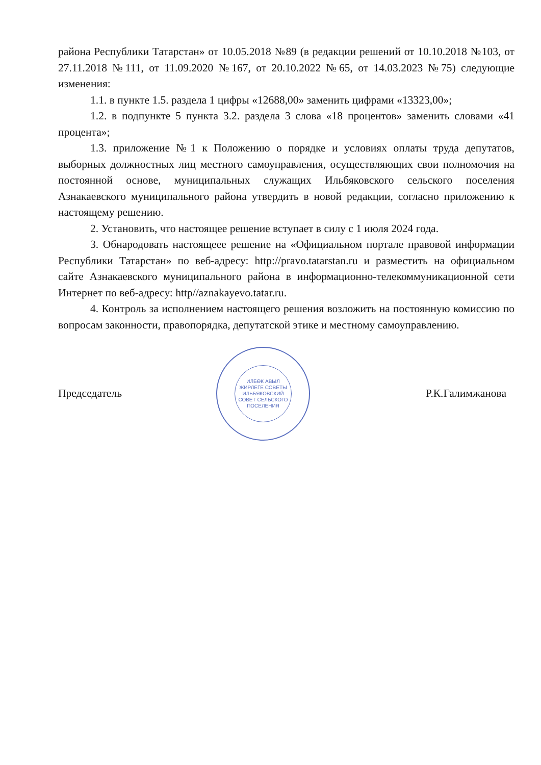района Республики Татарстан» от 10.05.2018 №89 (в редакции решений от 10.10.2018 №103, от 27.11.2018 №111, от 11.09.2020 №167, от 20.10.2022 №65, от 14.03.2023 №75) следующие изменения:
1.1. в пункте 1.5. раздела 1 цифры «12688,00» заменить цифрами «13323,00»;
1.2. в подпункте 5 пункта 3.2. раздела 3 слова «18 процентов» заменить словами «41 процента»;
1.3. приложение №1 к Положению о порядке и условиях оплаты труда депутатов, выборных должностных лиц местного самоуправления, осуществляющих свои полномочия на постоянной основе, муниципальных служащих Ильбяковского сельского поселения Азнакаевского муниципального района утвердить в новой редакции, согласно приложению к настоящему решению.
2. Установить, что настоящее решение вступает в силу с 1 июля 2024 года.
3. Обнародовать настоящеее решение на «Официальном портале правовой информации Республики Татарстан» по веб-адресу: http://pravo.tatarstan.ru и разместить на официальном сайте Азнакаевского муниципального района в информационно-телекоммуникационной сети Интернет по веб-адресу: http//aznakayevo.tatar.ru.
4. Контроль за исполнением настоящего решения возложить на постоянную комиссию по вопросам законности, правопорядка, депутатской этике и местному самоуправлению.
Председатель
ИЛБӨК АВЫЛ ЖИРЛЕГЕ СОВЕТЫ
ИЛЬБЯКОВСКИЙ СОВЕТ СЕЛЬСКОГО ПОСЕЛЕНИЯ
Р.К.Галимжанова